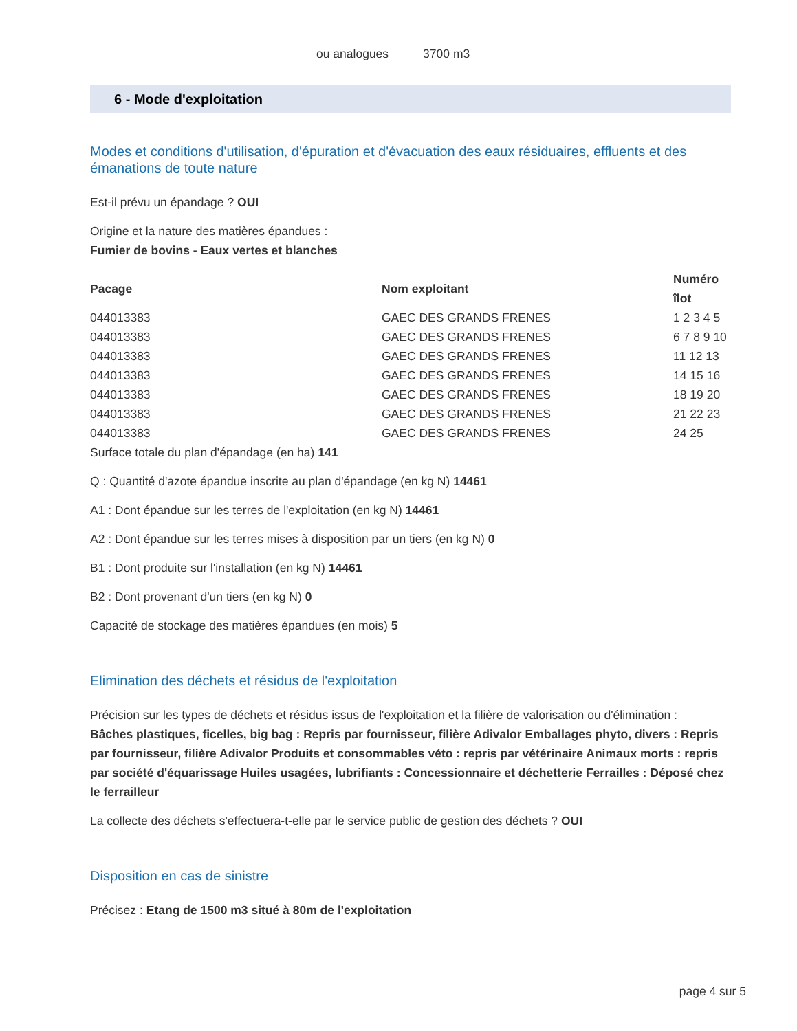ou analogues 3700 m3
6 - Mode d'exploitation
Modes et conditions d'utilisation, d'épuration et d'évacuation des eaux résiduaires, effluents et des émanations de toute nature
Est-il prévu un épandage ? OUI
Origine et la nature des matières épandues :
Fumier de bovins - Eaux vertes et blanches
| Pacage | Nom exploitant | Numéro îlot |
| --- | --- | --- |
| 044013383 | GAEC DES GRANDS FRENES | 1 2 3 4 5 |
| 044013383 | GAEC DES GRANDS FRENES | 6 7 8 9 10 |
| 044013383 | GAEC DES GRANDS FRENES | 11 12 13 |
| 044013383 | GAEC DES GRANDS FRENES | 14 15 16 |
| 044013383 | GAEC DES GRANDS FRENES | 18 19 20 |
| 044013383 | GAEC DES GRANDS FRENES | 21 22 23 |
| 044013383 | GAEC DES GRANDS FRENES | 24 25 |
Surface totale du plan d'épandage (en ha) 141
Q : Quantité d'azote épandue inscrite au plan d'épandage (en kg N) 14461
A1 : Dont épandue sur les terres de l'exploitation (en kg N) 14461
A2 : Dont épandue sur les terres mises à disposition par un tiers (en kg N) 0
B1 : Dont produite sur l'installation (en kg N) 14461
B2 : Dont provenant d'un tiers (en kg N) 0
Capacité de stockage des matières épandues (en mois) 5
Elimination des déchets et résidus de l'exploitation
Précision sur les types de déchets et résidus issus de l'exploitation et la filière de valorisation ou d'élimination :
Bâches plastiques, ficelles, big bag : Repris par fournisseur, filière Adivalor Emballages phyto, divers : Repris par fournisseur, filière Adivalor Produits et consommables véto : repris par vétérinaire Animaux morts : repris par société d'équarissage Huiles usagées, lubrifiants : Concessionnaire et déchetterie Ferrailles : Déposé chez le ferrailleur
La collecte des déchets s'effectuera-t-elle par le service public de gestion des déchets ? OUI
Disposition en cas de sinistre
Précisez : Etang de 1500 m3 situé à 80m de l'exploitation
page 4 sur 5